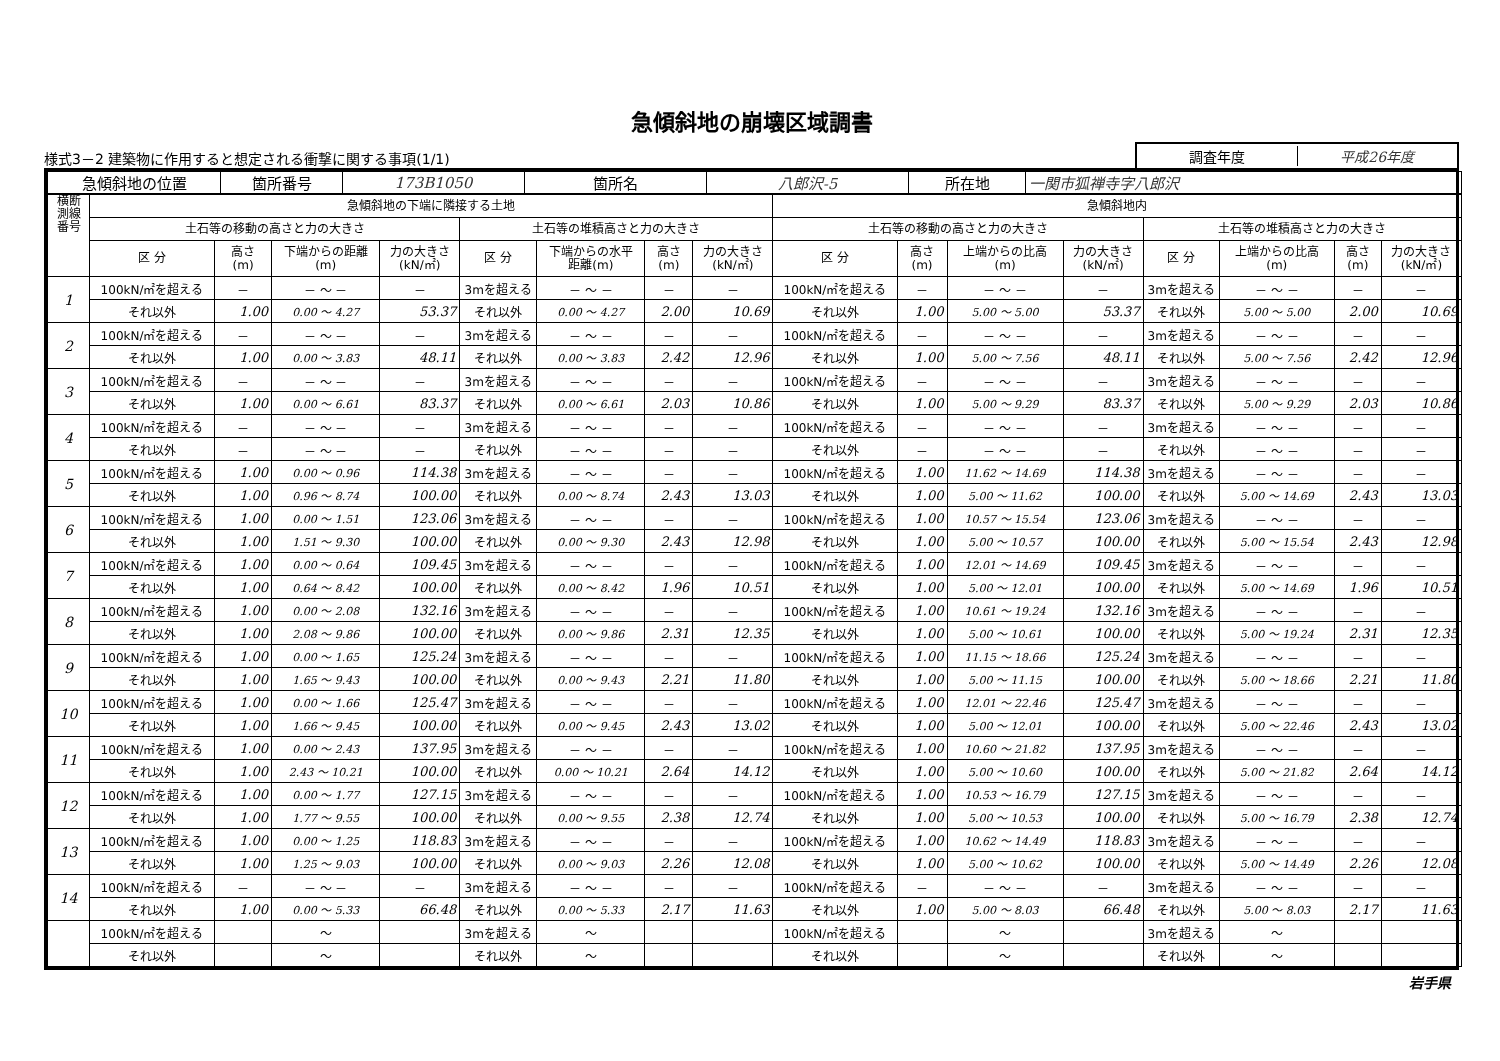急傾斜地の崩壊区域調書
様式3－2 建築物に作用すると想定される衝撃に関する事項(1/1)
調査年度 平成26年度
| 急傾斜地の位置 | 箇所番号 | 173B1050 | 箇所名 | 八郎沢-5 | 所在地 | 一関市狐禅寺字八郎沢 |
| 横断 測線 番号 | 急傾斜地の下端に隣接する土地 | | | | | | | | 急傾斜地内 | | | | | | | |
| --- | --- | --- | --- | --- | --- | --- | --- | --- | --- | --- | --- | --- | --- | --- | --- | --- |
| | 土石等の移動の高さと力の大きさ | | | | 土石等の堆積高さと力の大きさ | | | | 土石等の移動の高さと力の大きさ | | | | 土石等の堆積高さと力の大きさ | | | |
| | 区 分 | 高さ (m) | 下端からの距離 (m) | 力の大きさ (kN/㎡) | 区 分 | 下端からの水平 距離(m) | 高さ (m) | 力の大きさ (kN/㎡) | 区 分 | 高さ (m) | 上端からの比高 (m) | 力の大きさ (kN/㎡) | 区 分 | 上端からの比高 (m) | 高さ (m) | 力の大きさ (kN/㎡) |
| 1 | 100kN/㎡を超える | － | － ～ － | － | 3mを超える | － ～ － | － | － | 100kN/㎡を超える | － | － ～ － | － | 3mを超える | － ～ － | － | － |
| | それ以外 | 1.00 | 0.00 ～ 4.27 | 53.37 | それ以外 | 0.00 ～ 4.27 | 2.00 | 10.69 | それ以外 | 1.00 | 5.00 ～ 5.00 | 53.37 | それ以外 | 5.00 ～ 5.00 | 2.00 | 10.69 |
| 2 | 100kN/㎡を超える | － | － ～ － | － | 3mを超える | － ～ － | － | － | 100kN/㎡を超える | － | － ～ － | － | 3mを超える | － ～ － | － | － |
| | それ以外 | 1.00 | 0.00 ～ 3.83 | 48.11 | それ以外 | 0.00 ～ 3.83 | 2.42 | 12.96 | それ以外 | 1.00 | 5.00 ～ 7.56 | 48.11 | それ以外 | 5.00 ～ 7.56 | 2.42 | 12.96 |
| 3 | 100kN/㎡を超える | － | － ～ － | － | 3mを超える | － ～ － | － | － | 100kN/㎡を超える | － | － ～ － | － | 3mを超える | － ～ － | － | － |
| | それ以外 | 1.00 | 0.00 ～ 6.61 | 83.37 | それ以外 | 0.00 ～ 6.61 | 2.03 | 10.86 | それ以外 | 1.00 | 5.00 ～ 9.29 | 83.37 | それ以外 | 5.00 ～ 9.29 | 2.03 | 10.86 |
| 4 | 100kN/㎡を超える | － | － ～ － | － | 3mを超える | － ～ － | － | － | 100kN/㎡を超える | － | － ～ － | － | 3mを超える | － ～ － | － | － |
| | それ以外 | － | － ～ － | － | それ以外 | － ～ － | － | － | それ以外 | － | － ～ － | － | それ以外 | － ～ － | － | － |
| 5 | 100kN/㎡を超える | 1.00 | 0.00 ～ 0.96 | 114.38 | 3mを超える | － ～ － | － | － | 100kN/㎡を超える | 1.00 | 11.62 ～ 14.69 | 114.38 | 3mを超える | － ～ － | － | － |
| | それ以外 | 1.00 | 0.96 ～ 8.74 | 100.00 | それ以外 | 0.00 ～ 8.74 | 2.43 | 13.03 | それ以外 | 1.00 | 5.00 ～ 11.62 | 100.00 | それ以外 | 5.00 ～ 14.69 | 2.43 | 13.03 |
| 6 | 100kN/㎡を超える | 1.00 | 0.00 ～ 1.51 | 123.06 | 3mを超える | － ～ － | － | － | 100kN/㎡を超える | 1.00 | 10.57 ～ 15.54 | 123.06 | 3mを超える | － ～ － | － | － |
| | それ以外 | 1.00 | 1.51 ～ 9.30 | 100.00 | それ以外 | 0.00 ～ 9.30 | 2.43 | 12.98 | それ以外 | 1.00 | 5.00 ～ 10.57 | 100.00 | それ以外 | 5.00 ～ 15.54 | 2.43 | 12.98 |
| 7 | 100kN/㎡を超える | 1.00 | 0.00 ～ 0.64 | 109.45 | 3mを超える | － ～ － | － | － | 100kN/㎡を超える | 1.00 | 12.01 ～ 14.69 | 109.45 | 3mを超える | － ～ － | － | － |
| | それ以外 | 1.00 | 0.64 ～ 8.42 | 100.00 | それ以外 | 0.00 ～ 8.42 | 1.96 | 10.51 | それ以外 | 1.00 | 5.00 ～ 12.01 | 100.00 | それ以外 | 5.00 ～ 14.69 | 1.96 | 10.51 |
| 8 | 100kN/㎡を超える | 1.00 | 0.00 ～ 2.08 | 132.16 | 3mを超える | － ～ － | － | － | 100kN/㎡を超える | 1.00 | 10.61 ～ 19.24 | 132.16 | 3mを超える | － ～ － | － | － |
| | それ以外 | 1.00 | 2.08 ～ 9.86 | 100.00 | それ以外 | 0.00 ～ 9.86 | 2.31 | 12.35 | それ以外 | 1.00 | 5.00 ～ 10.61 | 100.00 | それ以外 | 5.00 ～ 19.24 | 2.31 | 12.35 |
| 9 | 100kN/㎡を超える | 1.00 | 0.00 ～ 1.65 | 125.24 | 3mを超える | － ～ － | － | － | 100kN/㎡を超える | 1.00 | 11.15 ～ 18.66 | 125.24 | 3mを超える | － ～ － | － | － |
| | それ以外 | 1.00 | 1.65 ～ 9.43 | 100.00 | それ以外 | 0.00 ～ 9.43 | 2.21 | 11.80 | それ以外 | 1.00 | 5.00 ～ 11.15 | 100.00 | それ以外 | 5.00 ～ 18.66 | 2.21 | 11.80 |
| 10 | 100kN/㎡を超える | 1.00 | 0.00 ～ 1.66 | 125.47 | 3mを超える | － ～ － | － | － | 100kN/㎡を超える | 1.00 | 12.01 ～ 22.46 | 125.47 | 3mを超える | － ～ － | － | － |
| | それ以外 | 1.00 | 1.66 ～ 9.45 | 100.00 | それ以外 | 0.00 ～ 9.45 | 2.43 | 13.02 | それ以外 | 1.00 | 5.00 ～ 12.01 | 100.00 | それ以外 | 5.00 ～ 22.46 | 2.43 | 13.02 |
| 11 | 100kN/㎡を超える | 1.00 | 0.00 ～ 2.43 | 137.95 | 3mを超える | － ～ － | － | － | 100kN/㎡を超える | 1.00 | 10.60 ～ 21.82 | 137.95 | 3mを超える | － ～ － | － | － |
| | それ以外 | 1.00 | 2.43 ～ 10.21 | 100.00 | それ以外 | 0.00 ～ 10.21 | 2.64 | 14.12 | それ以外 | 1.00 | 5.00 ～ 10.60 | 100.00 | それ以外 | 5.00 ～ 21.82 | 2.64 | 14.12 |
| 12 | 100kN/㎡を超える | 1.00 | 0.00 ～ 1.77 | 127.15 | 3mを超える | － ～ － | － | － | 100kN/㎡を超える | 1.00 | 10.53 ～ 16.79 | 127.15 | 3mを超える | － ～ － | － | － |
| | それ以外 | 1.00 | 1.77 ～ 9.55 | 100.00 | それ以外 | 0.00 ～ 9.55 | 2.38 | 12.74 | それ以外 | 1.00 | 5.00 ～ 10.53 | 100.00 | それ以外 | 5.00 ～ 16.79 | 2.38 | 12.74 |
| 13 | 100kN/㎡を超える | 1.00 | 0.00 ～ 1.25 | 118.83 | 3mを超える | － ～ － | － | － | 100kN/㎡を超える | 1.00 | 10.62 ～ 14.49 | 118.83 | 3mを超える | － ～ － | － | － |
| | それ以外 | 1.00 | 1.25 ～ 9.03 | 100.00 | それ以外 | 0.00 ～ 9.03 | 2.26 | 12.08 | それ以外 | 1.00 | 5.00 ～ 10.62 | 100.00 | それ以外 | 5.00 ～ 14.49 | 2.26 | 12.08 |
| 14 | 100kN/㎡を超える | － | － ～ － | － | 3mを超える | － ～ － | － | － | 100kN/㎡を超える | － | － ～ － | － | 3mを超える | － ～ － | － | － |
| | それ以外 | 1.00 | 0.00 ～ 5.33 | 66.48 | それ以外 | 0.00 ～ 5.33 | 2.17 | 11.63 | それ以外 | 1.00 | 5.00 ～ 8.03 | 66.48 | それ以外 | 5.00 ～ 8.03 | 2.17 | 11.63 |
| | 100kN/㎡を超える | | ～ | | 3mを超える | ～ | | | 100kN/㎡を超える | | ～ | | 3mを超える | ～ | | |
| | それ以外 | | ～ | | それ以外 | ～ | | | それ以外 | | ～ | | それ以外 | ～ | | |
岩手県